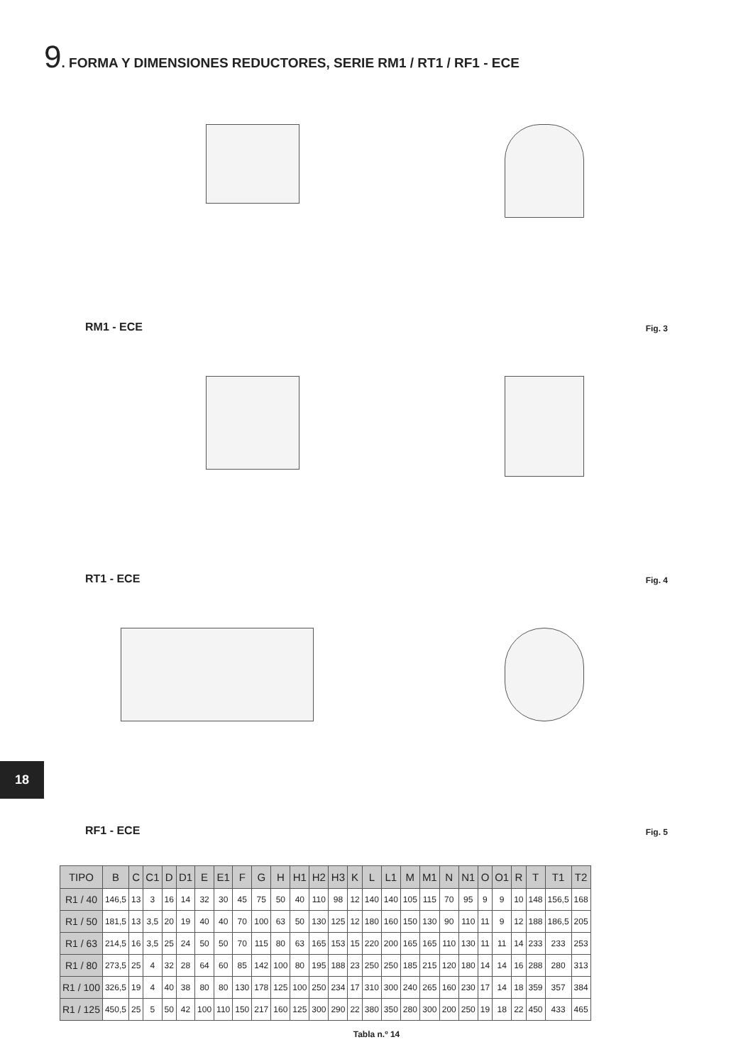9. FORMA Y DIMENSIONES REDUCTORES, SERIE RM1 / RT1 / RF1 - ECE
RM1 - ECE
Fig. 3
RT1 - ECE
Fig. 4
RF1 - ECE
Fig. 5
18
| TIPO | B | C | C1 | D | D1 | E | E1 | F | G | H | H1 | H2 | H3 | K | L | L1 | M | M1 | N | N1 | O | O1 | R | T | T1 | T2 |
| --- | --- | --- | --- | --- | --- | --- | --- | --- | --- | --- | --- | --- | --- | --- | --- | --- | --- | --- | --- | --- | --- | --- | --- | --- | --- | --- |
| R1 / 40 | 146,5 | 13 | 3 | 16 | 14 | 32 | 30 | 45 | 75 | 50 | 40 | 110 | 98 | 12 | 140 | 140 | 105 | 115 | 70 | 95 | 9 | 9 | 10 | 148 | 156,5 | 168 |
| R1 / 50 | 181,5 | 13 | 3,5 | 20 | 19 | 40 | 40 | 70 | 100 | 63 | 50 | 130 | 125 | 12 | 180 | 160 | 150 | 130 | 90 | 110 | 11 | 9 | 12 | 188 | 186,5 | 205 |
| R1 / 63 | 214,5 | 16 | 3,5 | 25 | 24 | 50 | 50 | 70 | 115 | 80 | 63 | 165 | 153 | 15 | 220 | 200 | 165 | 165 | 110 | 130 | 11 | 11 | 14 | 233 | 233 | 253 |
| R1 / 80 | 273,5 | 25 | 4 | 32 | 28 | 64 | 60 | 85 | 142 | 100 | 80 | 195 | 188 | 23 | 250 | 250 | 185 | 215 | 120 | 180 | 14 | 14 | 16 | 288 | 280 | 313 |
| R1 / 100 | 326,5 | 19 | 4 | 40 | 38 | 80 | 80 | 130 | 178 | 125 | 100 | 250 | 234 | 17 | 310 | 300 | 240 | 265 | 160 | 230 | 17 | 14 | 18 | 359 | 357 | 384 |
| R1 / 125 | 450,5 | 25 | 5 | 50 | 42 | 100 | 110 | 150 | 217 | 160 | 125 | 300 | 290 | 22 | 380 | 350 | 280 | 300 | 200 | 250 | 19 | 18 | 22 | 450 | 433 | 465 |
Tabla n.º 14